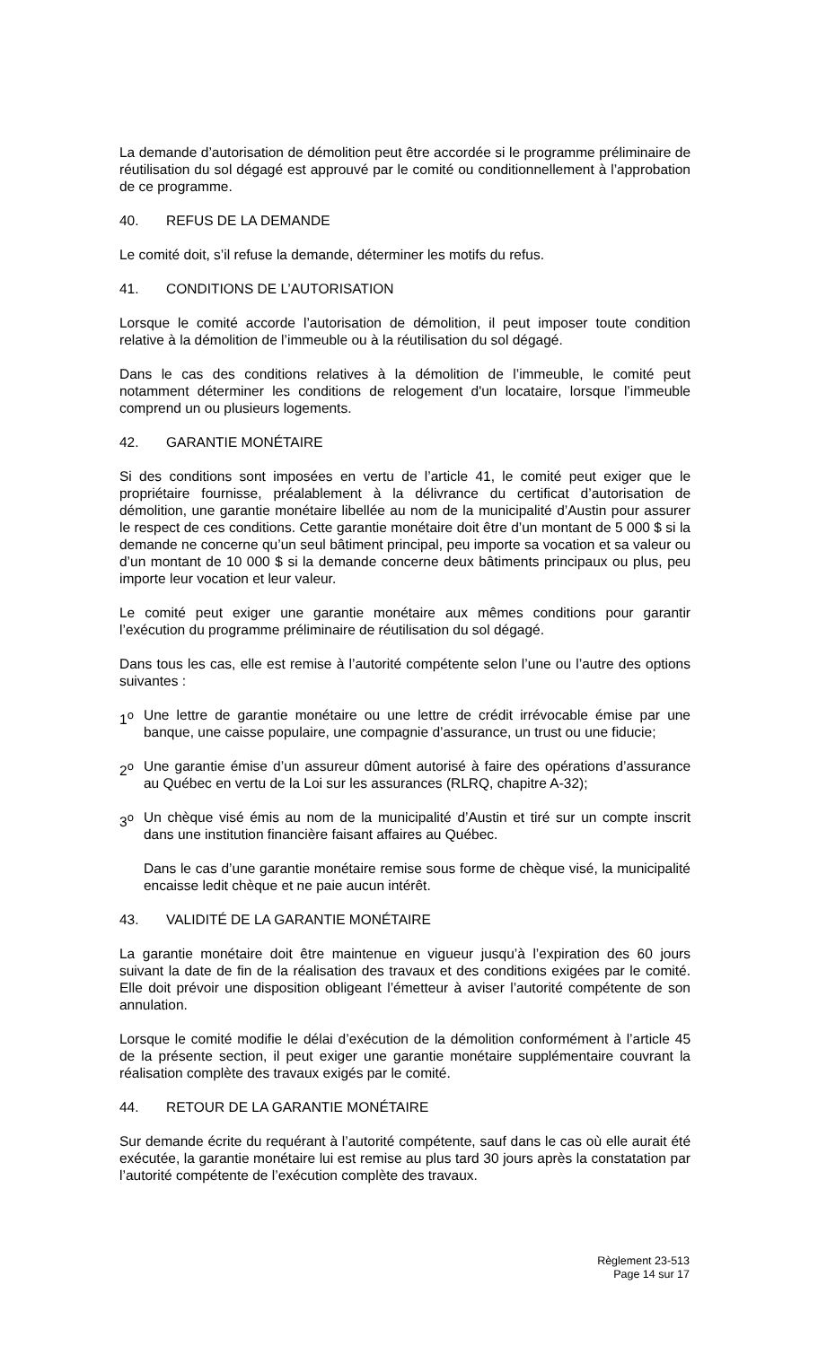La demande d’autorisation de démolition peut être accordée si le programme préliminaire de réutilisation du sol dégagé est approuvé par le comité ou conditionnellement à l’approbation de ce programme.
40. REFUS DE LA DEMANDE
Le comité doit, s’il refuse la demande, déterminer les motifs du refus.
41. CONDITIONS DE L’AUTORISATION
Lorsque le comité accorde l’autorisation de démolition, il peut imposer toute condition relative à la démolition de l’immeuble ou à la réutilisation du sol dégagé.
Dans le cas des conditions relatives à la démolition de l’immeuble, le comité peut notamment déterminer les conditions de relogement d'un locataire, lorsque l’immeuble comprend un ou plusieurs logements.
42. GARANTIE MONÉTAIRE
Si des conditions sont imposées en vertu de l’article 41, le comité peut exiger que le propriétaire fournisse, préalablement à la délivrance du certificat d’autorisation de démolition, une garantie monétaire libellée au nom de la municipalité d’Austin pour assurer le respect de ces conditions. Cette garantie monétaire doit être d’un montant de 5 000 $ si la demande ne concerne qu’un seul bâtiment principal, peu importe sa vocation et sa valeur ou d’un montant de 10 000 $ si la demande concerne deux bâtiments principaux ou plus, peu importe leur vocation et leur valeur.
Le comité peut exiger une garantie monétaire aux mêmes conditions pour garantir l’exécution du programme préliminaire de réutilisation du sol dégagé.
Dans tous les cas, elle est remise à l’autorité compétente selon l’une ou l’autre des options suivantes :
1<sup>o</sup> Une lettre de garantie monétaire ou une lettre de crédit irrévocable émise par une banque, une caisse populaire, une compagnie d’assurance, un trust ou une fiducie;
2<sup>o</sup> Une garantie émise d’un assureur dûment autorisé à faire des opérations d’assurance au Québec en vertu de la Loi sur les assurances (RLRQ, chapitre A-32);
3<sup>o</sup> Un chèque visé émis au nom de la municipalité d’Austin et tiré sur un compte inscrit dans une institution financière faisant affaires au Québec.
Dans le cas d’une garantie monétaire remise sous forme de chèque visé, la municipalité encaisse ledit chèque et ne paie aucun intérêt.
43. VALIDITÉ DE LA GARANTIE MONÉTAIRE
La garantie monétaire doit être maintenue en vigueur jusqu’à l’expiration des 60 jours suivant la date de fin de la réalisation des travaux et des conditions exigées par le comité. Elle doit prévoir une disposition obligeant l’émetteur à aviser l’autorité compétente de son annulation.
Lorsque le comité modifie le délai d’exécution de la démolition conformément à l’article 45 de la présente section, il peut exiger une garantie monétaire supplémentaire couvrant la réalisation complète des travaux exigés par le comité.
44. RETOUR DE LA GARANTIE MONÉTAIRE
Sur demande écrite du requérant à l’autorité compétente, sauf dans le cas où elle aurait été exécutée, la garantie monétaire lui est remise au plus tard 30 jours après la constatation par l’autorité compétente de l’exécution complète des travaux.
Règlement 23-513
Page 14 sur 17